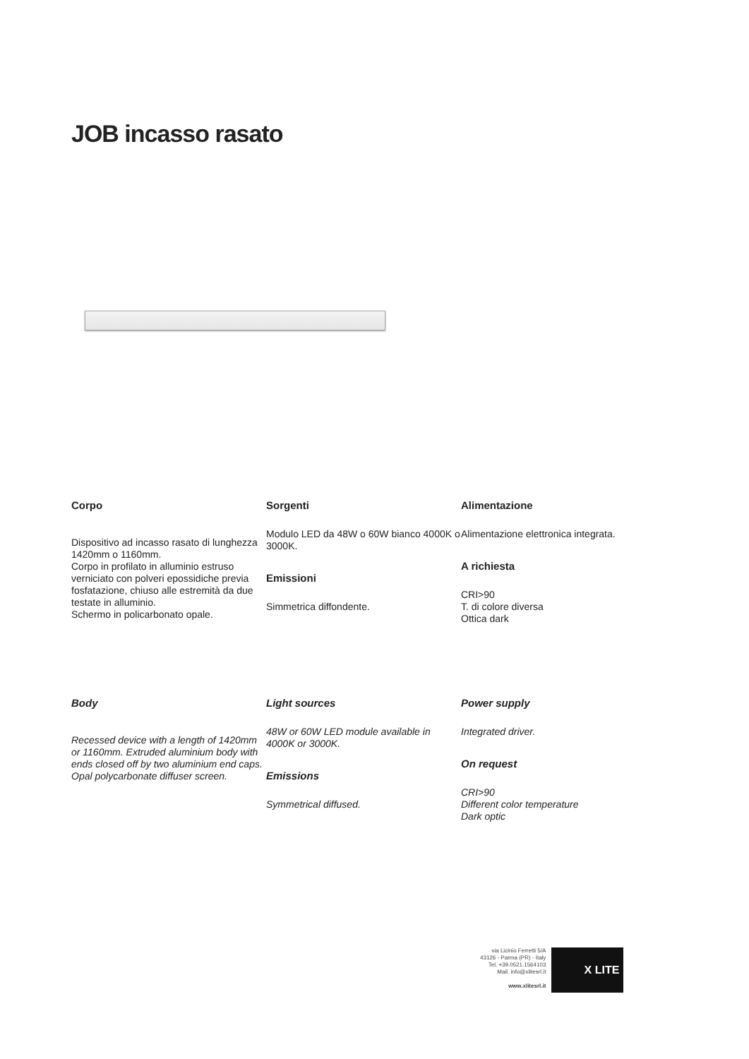JOB incasso rasato
Corpo
Dispositivo ad incasso rasato di lunghezza 1420mm o 1160mm.
Corpo in profilato in alluminio estruso verniciato con polveri epossidiche previa fosfatazione, chiuso alle estremità da due testate in alluminio.
Schermo in policarbonato opale.
Sorgenti
Modulo LED da 48W o 60W bianco 4000K o 3000K.
Emissioni
Simmetrica diffondente.
Alimentazione
Alimentazione elettronica integrata.
A richiesta
CRI>90
T. di colore diversa
Ottica dark
Body
Recessed device with a length of 1420mm or 1160mm. Extruded aluminium body with ends closed off by two aluminium end caps. Opal polycarbonate diffuser screen.
Light sources
48W or 60W LED module available in 4000K or 3000K.
Emissions
Symmetrical diffused.
Power supply
Integrated driver.
On request
CRI>90
Different color temperature
Dark optic
via Licinio Ferretti 5/A
43126 - Parma (PR) - Italy
Tel. +39.0521.1564103
Mail. info@xlitesrl.it
www.xlitesrl.it
X LITE